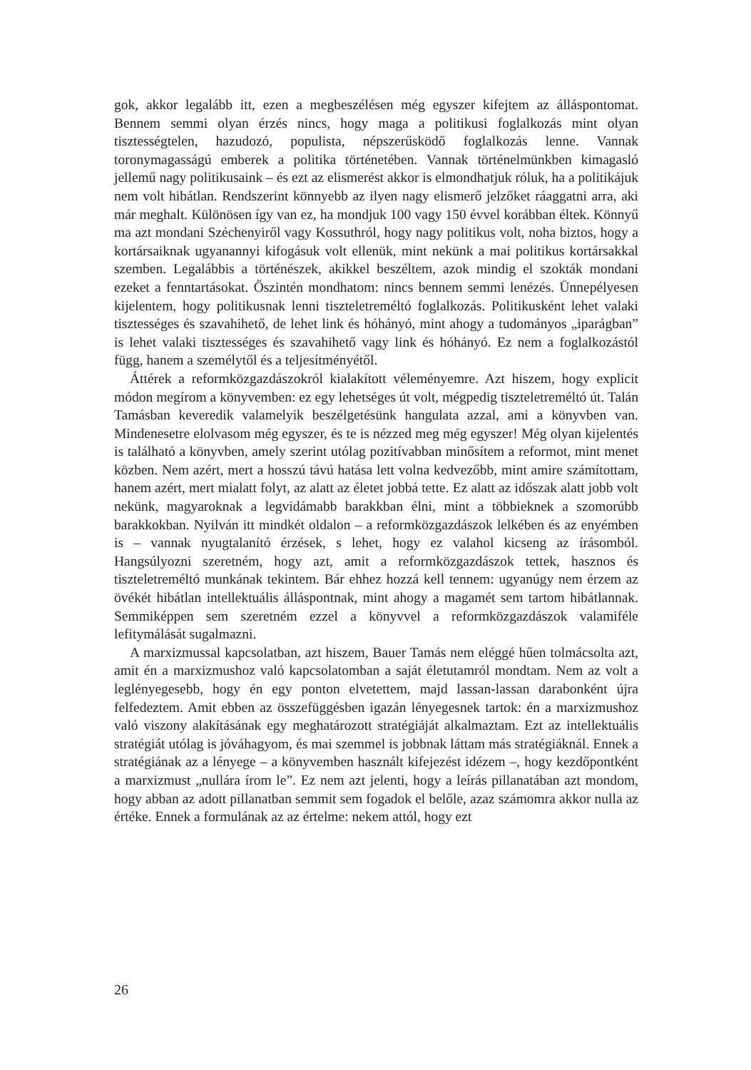gok, akkor legalább itt, ezen a megbeszélésen még egyszer kifejtem az álláspontomat. Bennem semmi olyan érzés nincs, hogy maga a politikusi foglalkozás mint olyan tisztességtelen, hazudozó, populista, népszerűsködő foglalkozás lenne. Vannak toronymagasságú emberek a politika történetében. Vannak történelmünkben kimagasló jellemű nagy politikusaink – és ezt az elismerést akkor is elmondhatjuk róluk, ha a politikájuk nem volt hibátlan. Rendszerint könnyebb az ilyen nagy elismerő jelzőket ráaggatni arra, aki már meghalt. Különösen így van ez, ha mondjuk 100 vagy 150 évvel korábban éltek. Könnyű ma azt mondani Széchenyiről vagy Kossuthról, hogy nagy politikus volt, noha biztos, hogy a kortársaiknak ugyanannyi kifogásuk volt ellenük, mint nekünk a mai politikus kortársakkal szemben. Legalábbis a történészek, akikkel beszéltem, azok mindig el szokták mondani ezeket a fenntartásokat. Őszintén mondhatom: nincs bennem semmi lenézés. Ünnepélyesen kijelentem, hogy politikusnak lenni tiszteletreméltó foglalkozás. Politikusként lehet valaki tisztességes és szavahihető, de lehet link és hóhányó, mint ahogy a tudományos „iparágban” is lehet valaki tisztességes és szavahihető vagy link és hóhányó. Ez nem a foglalkozástól függ, hanem a személytől és a teljesítményétől.
Áttérek a reformközgazdászokról kialakított véleményemre. Azt hiszem, hogy explicit módon megírom a könyvemben: ez egy lehetséges út volt, mégpedig tiszteletreméltó út. Talán Tamásban keveredik valamelyik beszélgetésünk hangulata azzal, ami a könyvben van. Mindenesetre elolvasom még egyszer, és te is nézzed meg még egyszer! Még olyan kijelentés is található a könyvben, amely szerint utólag pozitívabban minősítem a reformot, mint menet közben. Nem azért, mert a hosszú távú hatása lett volna kedvezőbb, mint amire számítottam, hanem azért, mert mialatt folyt, az alatt az életet jobbá tette. Ez alatt az időszak alatt jobb volt nekünk, magyaroknak a legvidámabb barakkban élni, mint a többieknek a szomorúbb barakkokban. Nyilván itt mindkét oldalon – a reformközgazdászok lelkében és az enyémben is – vannak nyugtalanító érzések, s lehet, hogy ez valahol kicseng az írásomból. Hangsúlyozni szeretném, hogy azt, amit a reformközgazdászok tettek, hasznos és tiszteletreméltó munkának tekintem. Bár ehhez hozzá kell tennem: ugyanúgy nem érzem az övékét hibátlan intellektuális álláspontnak, mint ahogy a magamét sem tartom hibátlannak. Semmiképpen sem szeretném ezzel a könyvvel a reformközgazdászok valamiféle lefitymálását sugalmazni.
A marxizmussal kapcsolatban, azt hiszem, Bauer Tamás nem eléggé hűen tolmácsolta azt, amit én a marxizmushoz való kapcsolatomban a saját életutamról mondtam. Nem az volt a leglényegesebb, hogy én egy ponton elvetettem, majd lassan-lassan darabonként újra felfedeztem. Amit ebben az összefüggésben igazán lényegesnek tartok: én a marxizmushoz való viszony alakításának egy meghatározott stratégiáját alkalmaztam. Ezt az intellektuális stratégiát utólag is jóváhagyom, és mai szemmel is jobbnak láttam más stratégiáknál. Ennek a stratégiának az a lényege – a könyvemben használt kifejezést idézem –, hogy kezdőpontként a marxizmust „nullára írom le”. Ez nem azt jelenti, hogy a leírás pillanatában azt mondom, hogy abban az adott pillanatban semmit sem fogadok el belőle, azaz számomra akkor nulla az értéke. Ennek a formulának az az értelme: nekem attól, hogy ezt
26